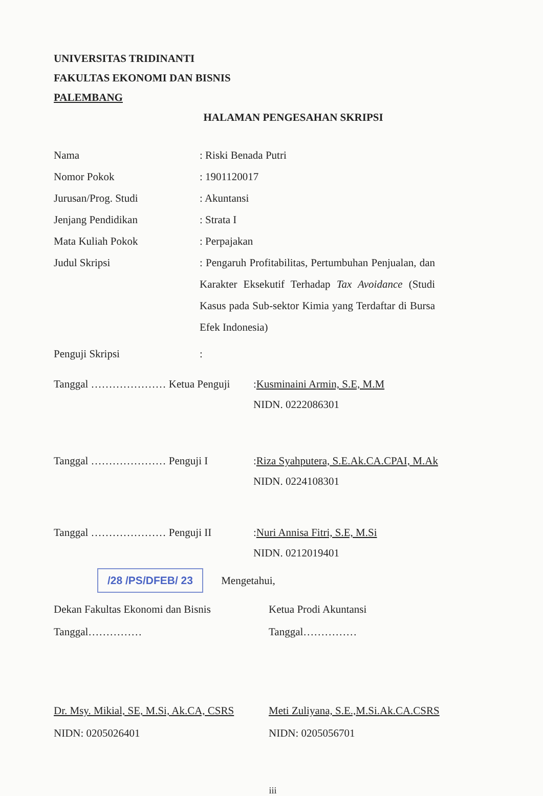UNIVERSITAS TRIDINANTI
FAKULTAS EKONOMI DAN BISNIS
PALEMBANG
HALAMAN PENGESAHAN SKRIPSI
Nama : Riski Benada Putri
Nomor Pokok : 1901120017
Jurusan/Prog. Studi : Akuntansi
Jenjang Pendidikan : Strata I
Mata Kuliah Pokok : Perpajakan
Judul Skripsi : Pengaruh Profitabilitas, Pertumbuhan Penjualan, dan Karakter Eksekutif Terhadap Tax Avoidance (Studi Kasus pada Sub-sektor Kimia yang Terdaftar di Bursa Efek Indonesia)
Penguji Skripsi :
Tanggal ………………… Ketua Penguji :Kusminaini Armin, S.E, M.M
NIDN. 0222086301
Tanggal ………………… Penguji I :Riza Syahputera, S.E.Ak.CA.CPAI, M.Ak
NIDN. 0224108301
Tanggal ………………… Penguji II :Nuri Annisa Fitri, S.E, M.Si
NIDN. 0212019401
/28 /PS/DFEB/ 23 Mengetahui,
Dekan Fakultas Ekonomi dan Bisnis
Tanggal……………
Ketua Prodi Akuntansi
Tanggal……………
Dr. Msy. Mikial, SE, M.Si, Ak.CA, CSRS
NIDN: 0205026401
Meti Zuliyana, S.E.,M.Si.Ak.CA.CSRS
NIDN: 0205056701
iii